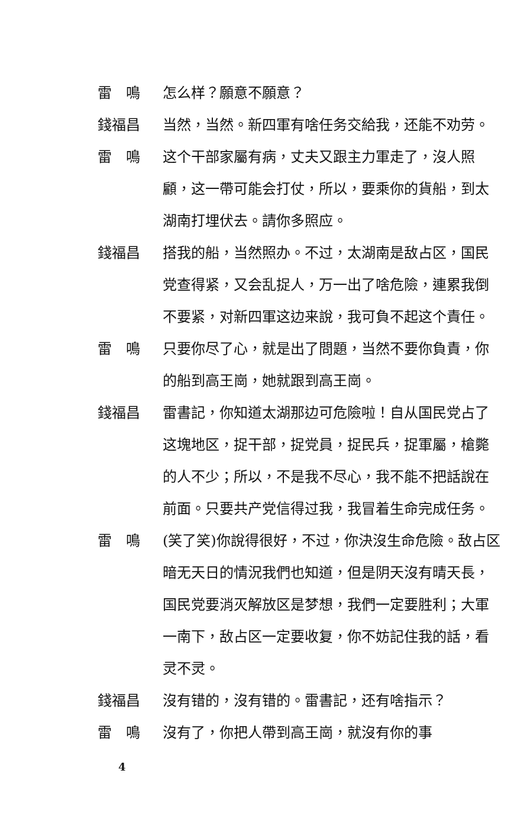雷　鳴 怎么样？願意不願意？
錢福昌 当然，当然。新四軍有啥任务交給我，还能不劝劳。
雷　鳴 这个干部家屬有病，丈夫又跟主力軍走了，沒人照顧，这一帶可能会打仗，所以，要乘你的貨船，到太湖南打埋伏去。請你多照应。
錢福昌 搭我的船，当然照办。不过，太湖南是敌占区，国民党查得紧，又会乱捉人，万一出了啥危險，連累我倒不要紧，对新四軍这边来說，我可負不起这个責任。
雷　鳴 只要你尽了心，就是出了問題，当然不要你負責，你的船到高王崗，她就跟到高王崗。
錢福昌 雷書記，你知道太湖那边可危險啦！自从国民党占了这塊地区，捉干部，捉党員，捉民兵，捉軍屬，槍斃的人不少；所以，不是我不尽心，我不能不把話說在前面。只要共产党信得过我，我冒着生命完成任务。
雷　鳴 (笑了笑)你說得很好，不过，你決沒生命危險。敌占区暗无天日的情況我們也知道，但是阴天沒有晴天長，国民党要消灭解放区是梦想，我們一定要胜利；大軍一南下，敌占区一定要收复，你不妨記住我的話，看灵不灵。
錢福昌 沒有错的，沒有错的。雷書記，还有啥指示？
雷　鳴 沒有了，你把人帶到高王崗，就沒有你的事
4